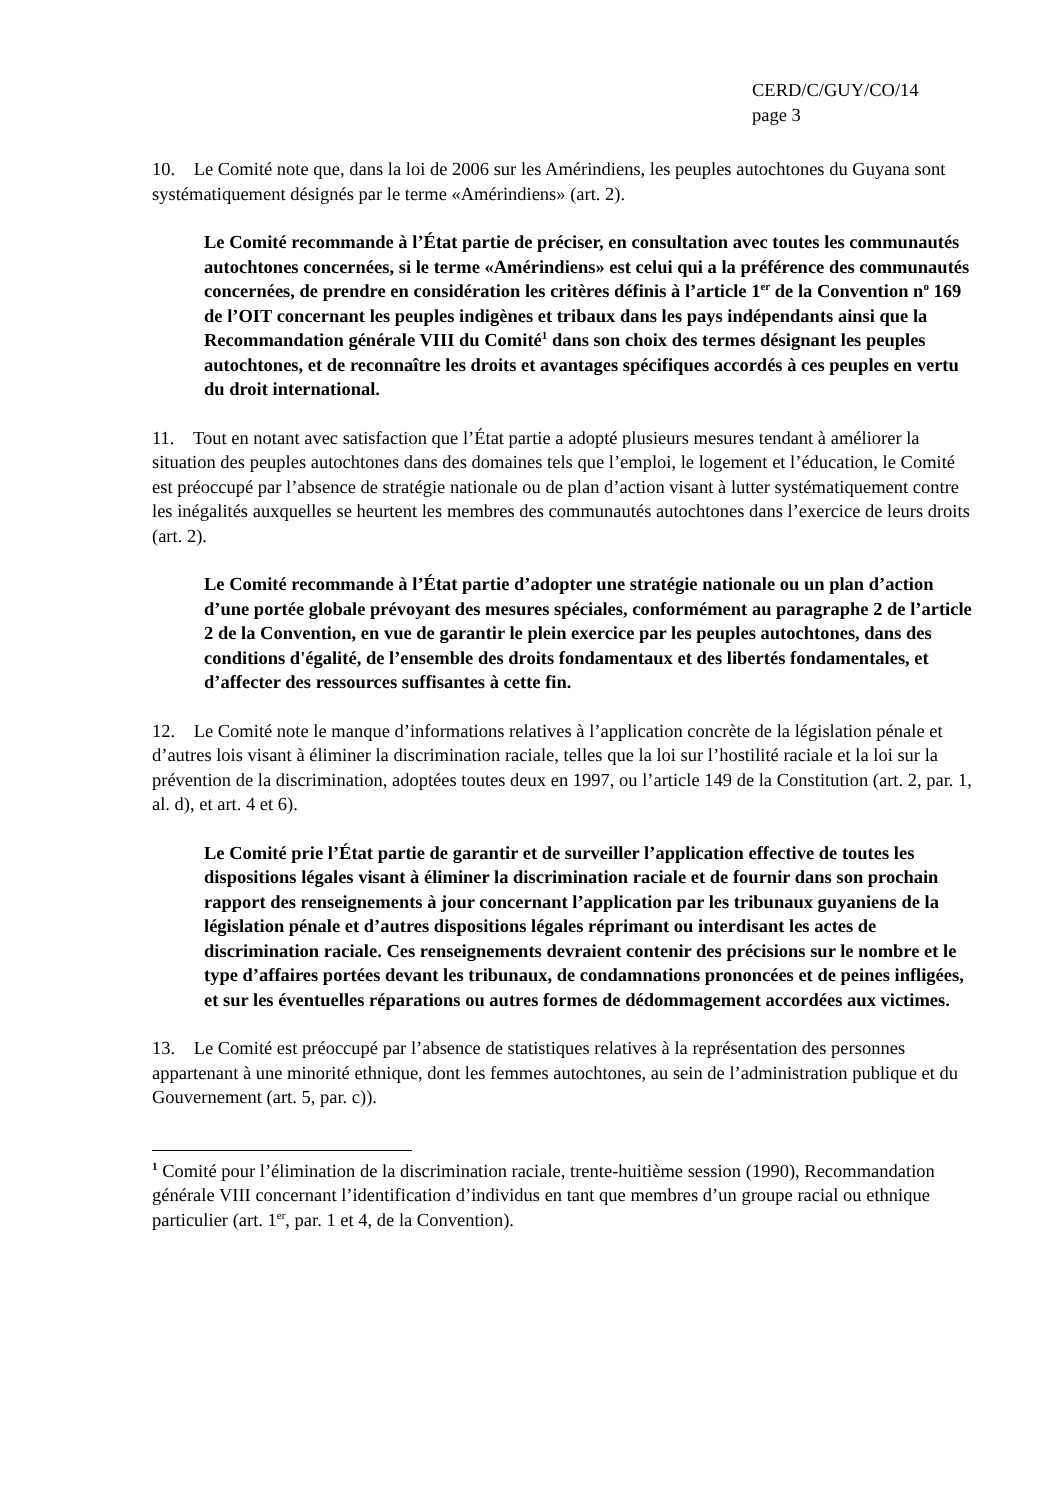CERD/C/GUY/CO/14
page 3
10. Le Comité note que, dans la loi de 2006 sur les Amérindiens, les peuples autochtones du Guyana sont systématiquement désignés par le terme «Amérindiens» (art. 2).
Le Comité recommande à l’État partie de préciser, en consultation avec toutes les communautés autochtones concernées, si le terme «Amérindiens» est celui qui a la préférence des communautés concernées, de prendre en considération les critères définis à l’article 1<sup>er</sup> de la Convention n<sup>o</sup> 169 de l’OIT concernant les peuples indigènes et tribaux dans les pays indépendants ainsi que la Recommandation générale VIII du Comité<sup>1</sup> dans son choix des termes désignant les peuples autochtones, et de reconnaître les droits et avantages spécifiques accordés à ces peuples en vertu du droit international.
11. Tout en notant avec satisfaction que l’État partie a adopté plusieurs mesures tendant à améliorer la situation des peuples autochtones dans des domaines tels que l’emploi, le logement et l’éducation, le Comité est préoccupé par l’absence de stratégie nationale ou de plan d’action visant à lutter systématiquement contre les inégalités auxquelles se heurtent les membres des communautés autochtones dans l’exercice de leurs droits (art. 2).
Le Comité recommande à l’État partie d’adopter une stratégie nationale ou un plan d’action d’une portée globale prévoyant des mesures spéciales, conformément au paragraphe 2 de l’article 2 de la Convention, en vue de garantir le plein exercice par les peuples autochtones, dans des conditions d'égalité, de l’ensemble des droits fondamentaux et des libertés fondamentales, et d’affecter des ressources suffisantes à cette fin.
12. Le Comité note le manque d’informations relatives à l’application concrète de la législation pénale et d’autres lois visant à éliminer la discrimination raciale, telles que la loi sur l’hostilité raciale et la loi sur la prévention de la discrimination, adoptées toutes deux en 1997, ou l’article 149 de la Constitution (art. 2, par. 1, al. d), et art. 4 et 6).
Le Comité prie l’État partie de garantir et de surveiller l’application effective de toutes les dispositions légales visant à éliminer la discrimination raciale et de fournir dans son prochain rapport des renseignements à jour concernant l’application par les tribunaux guyaniens de la législation pénale et d’autres dispositions légales réprimant ou interdisant les actes de discrimination raciale. Ces renseignements devraient contenir des précisions sur le nombre et le type d’affaires portées devant les tribunaux, de condamnations prononcées et de peines infligées, et sur les éventuelles réparations ou autres formes de dédommagement accordées aux victimes.
13. Le Comité est préoccupé par l’absence de statistiques relatives à la représentation des personnes appartenant à une minorité ethnique, dont les femmes autochtones, au sein de l’administration publique et du Gouvernement (art. 5, par. c)).
<sup>1</sup> Comité pour l’élimination de la discrimination raciale, trente-huitième session (1990), Recommandation générale VIII concernant l’identification d’individus en tant que membres d’un groupe racial ou ethnique particulier (art. 1<sup>er</sup>, par. 1 et 4, de la Convention).